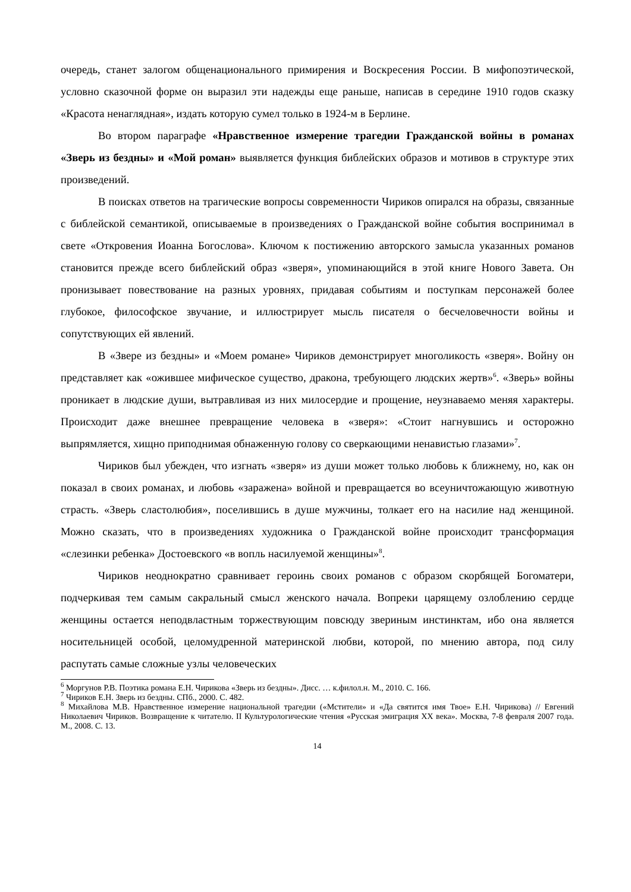очередь, станет залогом общенационального примирения и Воскресения России. В мифопоэтической, условно сказочной форме он выразил эти надежды еще раньше, написав в середине 1910 годов сказку «Красота ненаглядная», издать которую сумел только в 1924-м в Берлине.
Во втором параграфе «Нравственное измерение трагедии Гражданской войны в романах «Зверь из бездны» и «Мой роман» выявляется функция библейских образов и мотивов в структуре этих произведений.
В поисках ответов на трагические вопросы современности Чириков опирался на образы, связанные с библейской семантикой, описываемые в произведениях о Гражданской войне события воспринимал в свете «Откровения Иоанна Богослова». Ключом к постижению авторского замысла указанных романов становится прежде всего библейский образ «зверя», упоминающийся в этой книге Нового Завета. Он пронизывает повествование на разных уровнях, придавая событиям и поступкам персонажей более глубокое, философское звучание, и иллюстрирует мысль писателя о бесчеловечности войны и сопутствующих ей явлений.
В «Звере из бездны» и «Моем романе» Чириков демонстрирует многоликость «зверя». Войну он представляет как «ожившее мифическое существо, дракона, требующего людских жертв»<sup>6</sup>. «Зверь» войны проникает в людские души, вытравливая из них милосердие и прощение, неузнаваемо меняя характеры. Происходит даже внешнее превращение человека в «зверя»: «Стоит нагнувшись и осторожно выпрямляется, хищно приподнимая обнаженную голову со сверкающими ненавистью глазами»<sup>7</sup>.
Чириков был убежден, что изгнать «зверя» из души может только любовь к ближнему, но, как он показал в своих романах, и любовь «заражена» войной и превращается во всеуничтожающую животную страсть. «Зверь сластолюбия», поселившись в душе мужчины, толкает его на насилие над женщиной. Можно сказать, что в произведениях художника о Гражданской войне происходит трансформация «слезинки ребенка» Достоевского «в вопль насилуемой женщины»<sup>8</sup>.
Чириков неоднократно сравнивает героинь своих романов с образом скорбящей Богоматери, подчеркивая тем самым сакральный смысл женского начала. Вопреки царящему озлоблению сердце женщины остается неподвластным торжествующим повсюду звериным инстинктам, ибо она является носительницей особой, целомудренной материнской любви, которой, по мнению автора, под силу распутать самые сложные узлы человеческих
<sup>6</sup> Моргунов Р.В. Поэтика романа Е.Н. Чирикова «Зверь из бездны». Дисс. … к.филол.н. М., 2010. С. 166.
<sup>7</sup> Чириков Е.Н. Зверь из бездны. СПб., 2000. С. 482.
<sup>8</sup> Михайлова М.В. Нравственное измерение национальной трагедии («Мстители» и «Да святится имя Твое» Е.Н. Чирикова) // Евгений Николаевич Чириков. Возвращение к читателю. II Культурологические чтения «Русская эмиграция XX века». Москва, 7-8 февраля 2007 года. М., 2008. С. 13.
14